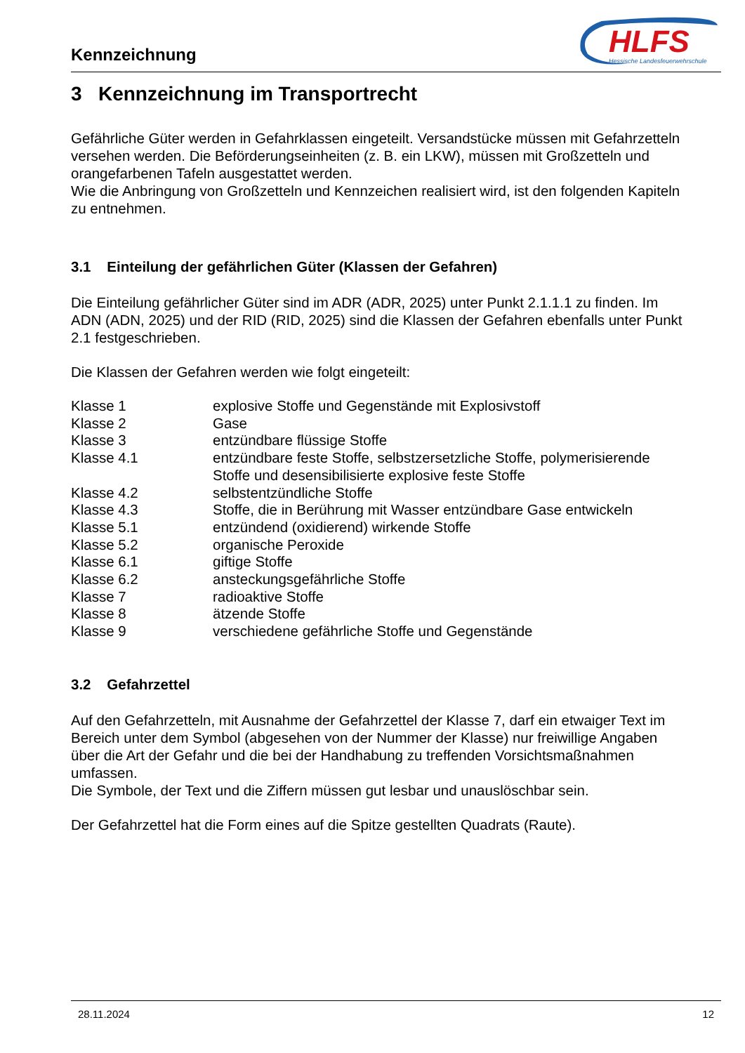Kennzeichnung
HLFS
Hessische Landesfeuerwehrschule
3 Kennzeichnung im Transportrecht
Gefährliche Güter werden in Gefahrklassen eingeteilt. Versandstücke müssen mit Gefahrzetteln versehen werden. Die Beförderungseinheiten (z. B. ein LKW), müssen mit Großzetteln und orangefarbenen Tafeln ausgestattet werden.
Wie die Anbringung von Großzetteln und Kennzeichen realisiert wird, ist den folgenden Kapiteln zu entnehmen.
3.1 Einteilung der gefährlichen Güter (Klassen der Gefahren)
Die Einteilung gefährlicher Güter sind im ADR (ADR, 2025) unter Punkt 2.1.1.1 zu finden. Im ADN (ADN, 2025) und der RID (RID, 2025) sind die Klassen der Gefahren ebenfalls unter Punkt 2.1 festgeschrieben.
Die Klassen der Gefahren werden wie folgt eingeteilt:
| Klasse 1 | explosive Stoffe und Gegenstände mit Explosivstoff |
| Klasse 2 | Gase |
| Klasse 3 | entzündbare flüssige Stoffe |
| Klasse 4.1 | entzündbare feste Stoffe, selbstzersetzliche Stoffe, polymerisierende Stoffe und desensibilisierte explosive feste Stoffe |
| Klasse 4.2 | selbstentzündliche Stoffe |
| Klasse 4.3 | Stoffe, die in Berührung mit Wasser entzündbare Gase entwickeln |
| Klasse 5.1 | entzündend (oxidierend) wirkende Stoffe |
| Klasse 5.2 | organische Peroxide |
| Klasse 6.1 | giftige Stoffe |
| Klasse 6.2 | ansteckungsgefährliche Stoffe |
| Klasse 7 | radioaktive Stoffe |
| Klasse 8 | ätzende Stoffe |
| Klasse 9 | verschiedene gefährliche Stoffe und Gegenstände |
3.2 Gefahrzettel
Auf den Gefahrzetteln, mit Ausnahme der Gefahrzettel der Klasse 7, darf ein etwaiger Text im Bereich unter dem Symbol (abgesehen von der Nummer der Klasse) nur freiwillige Angaben über die Art der Gefahr und die bei der Handhabung zu treffenden Vorsichtsmaßnahmen umfassen.
Die Symbole, der Text und die Ziffern müssen gut lesbar und unauslöschbar sein.
Der Gefahrzettel hat die Form eines auf die Spitze gestellten Quadrats (Raute).
28.11.2024 12